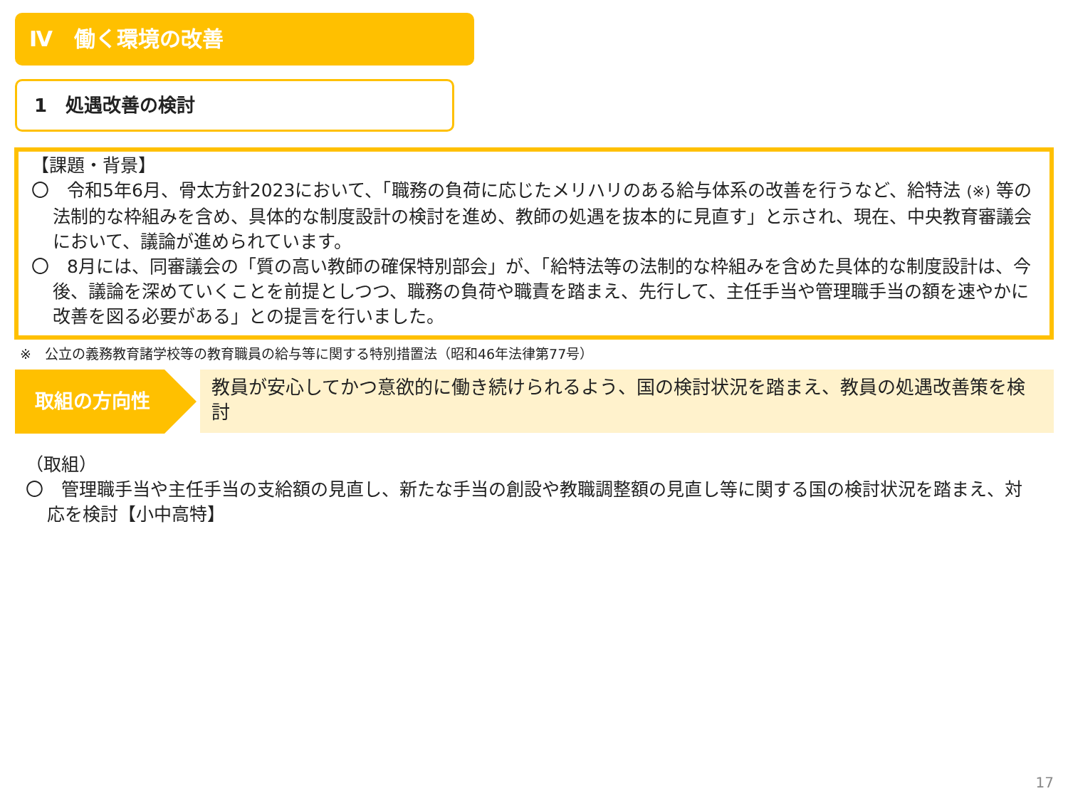Ⅳ　働く環境の改善
1　処遇改善の検討
【課題・背景】
〇　令和5年6月、骨太方針2023において、「職務の負荷に応じたメリハリのある給与体系の改善を行うなど、給特法 (※) 等の法制的な枠組みを含め、具体的な制度設計の検討を進め、教師の処遇を抜本的に見直す」と示され、現在、中央教育審議会において、議論が進められています。
〇　8月には、同審議会の「質の高い教師の確保特別部会」が、「給特法等の法制的な枠組みを含めた具体的な制度設計は、今後、議論を深めていくことを前提としつつ、職務の負荷や職責を踏まえ、先行して、主任手当や管理職手当の額を速やかに改善を図る必要がある」との提言を行いました。
※　公立の義務教育諸学校等の教育職員の給与等に関する特別措置法（昭和46年法律第77号）
取組の方向性 教員が安心してかつ意欲的に働き続けられるよう、国の検討状況を踏まえ、教員の処遇改善策を検討
（取組）
〇　管理職手当や主任手当の支給額の見直し、新たな手当の創設や教職調整額の見直し等に関する国の検討状況を踏まえ、対応を検討【小中高特】
17